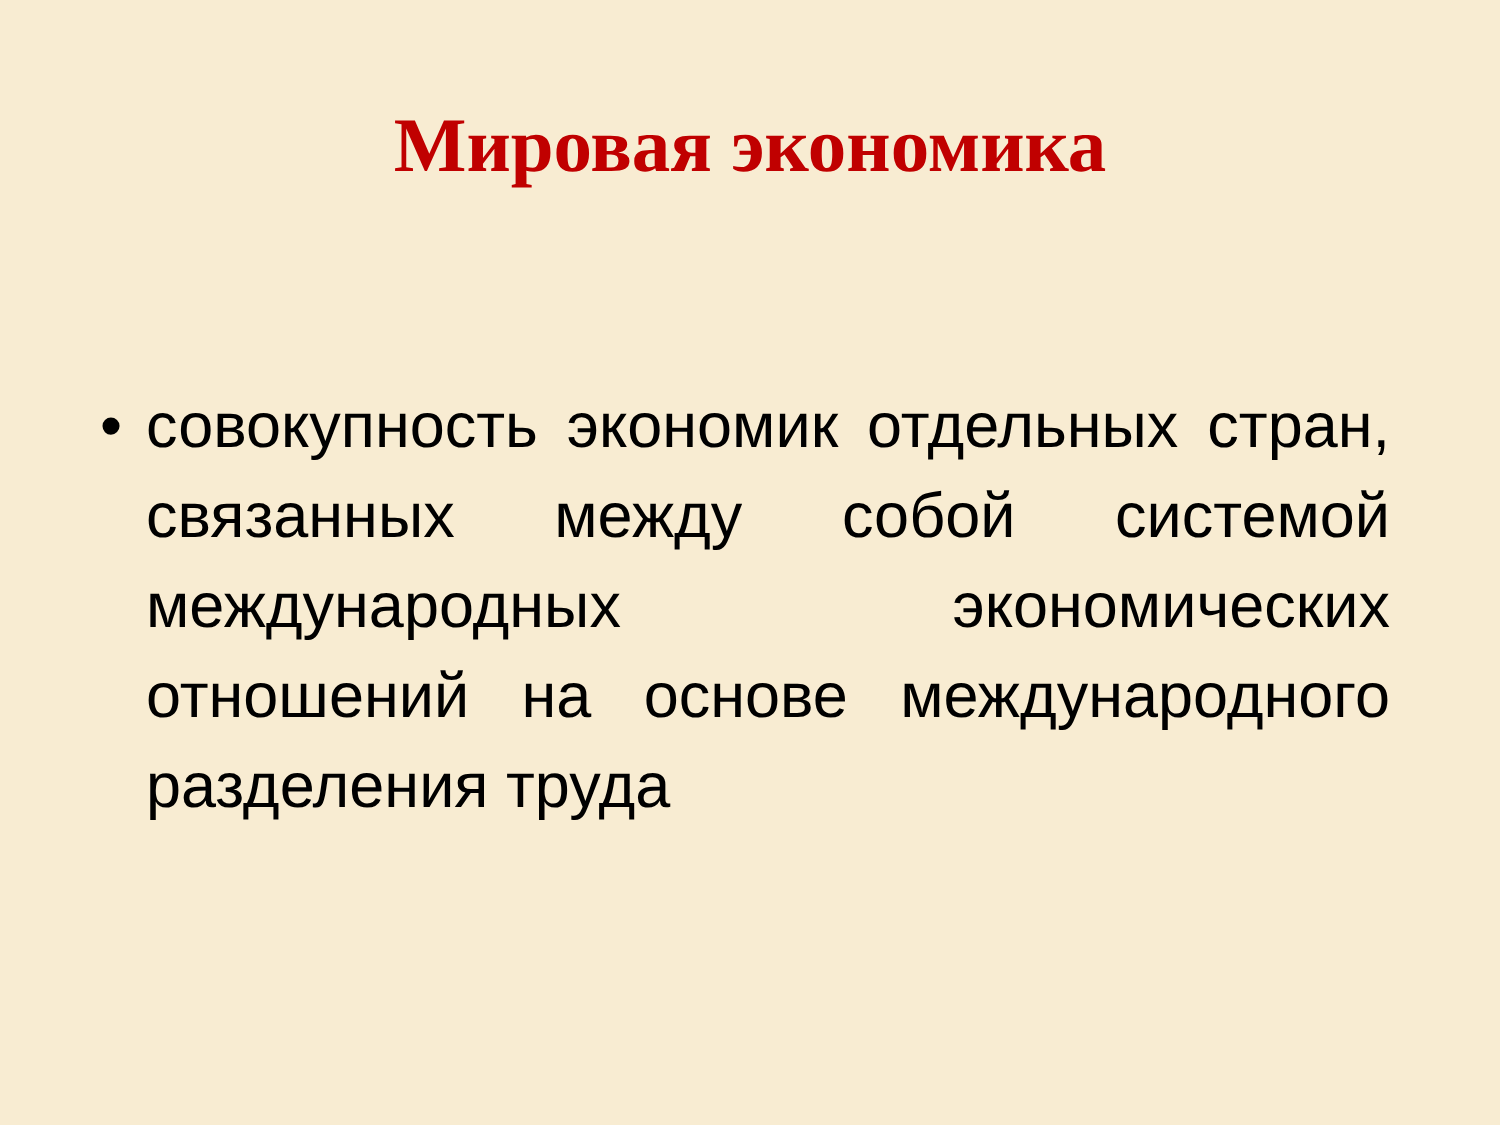Мировая экономика
• совокупность экономик отдельных стран, связанных между собой системой международных экономических отношений на основе международного разделения труда